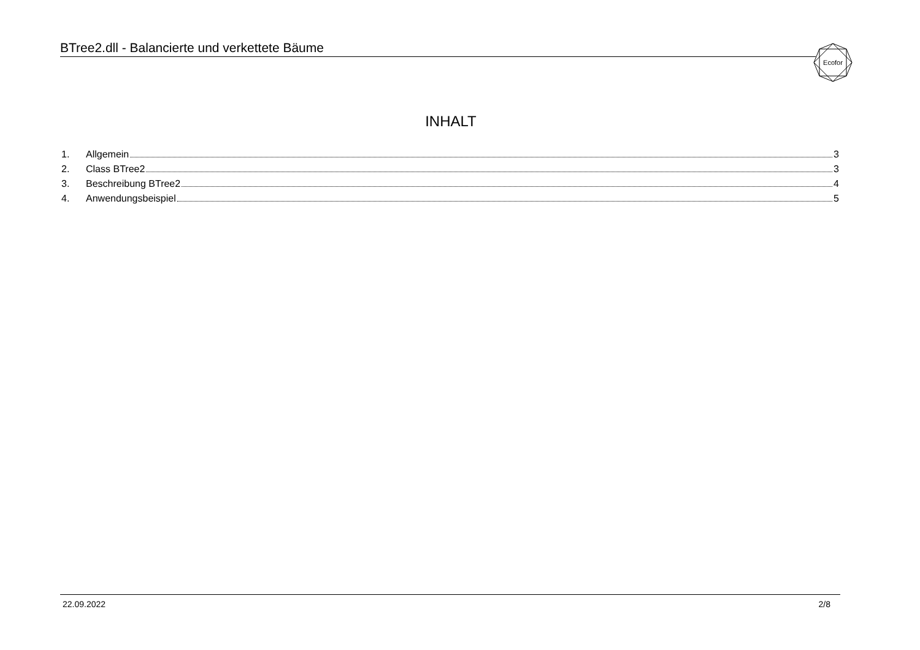BTree2.dll - Balancierte und verkettete Bäume
Ecofor
INHALT
1. Allgemein 3
2. Class BTree2 3
3. Beschreibung BTree2 4
4. Anwendungsbeispiel 5
22.09.2022 2/8